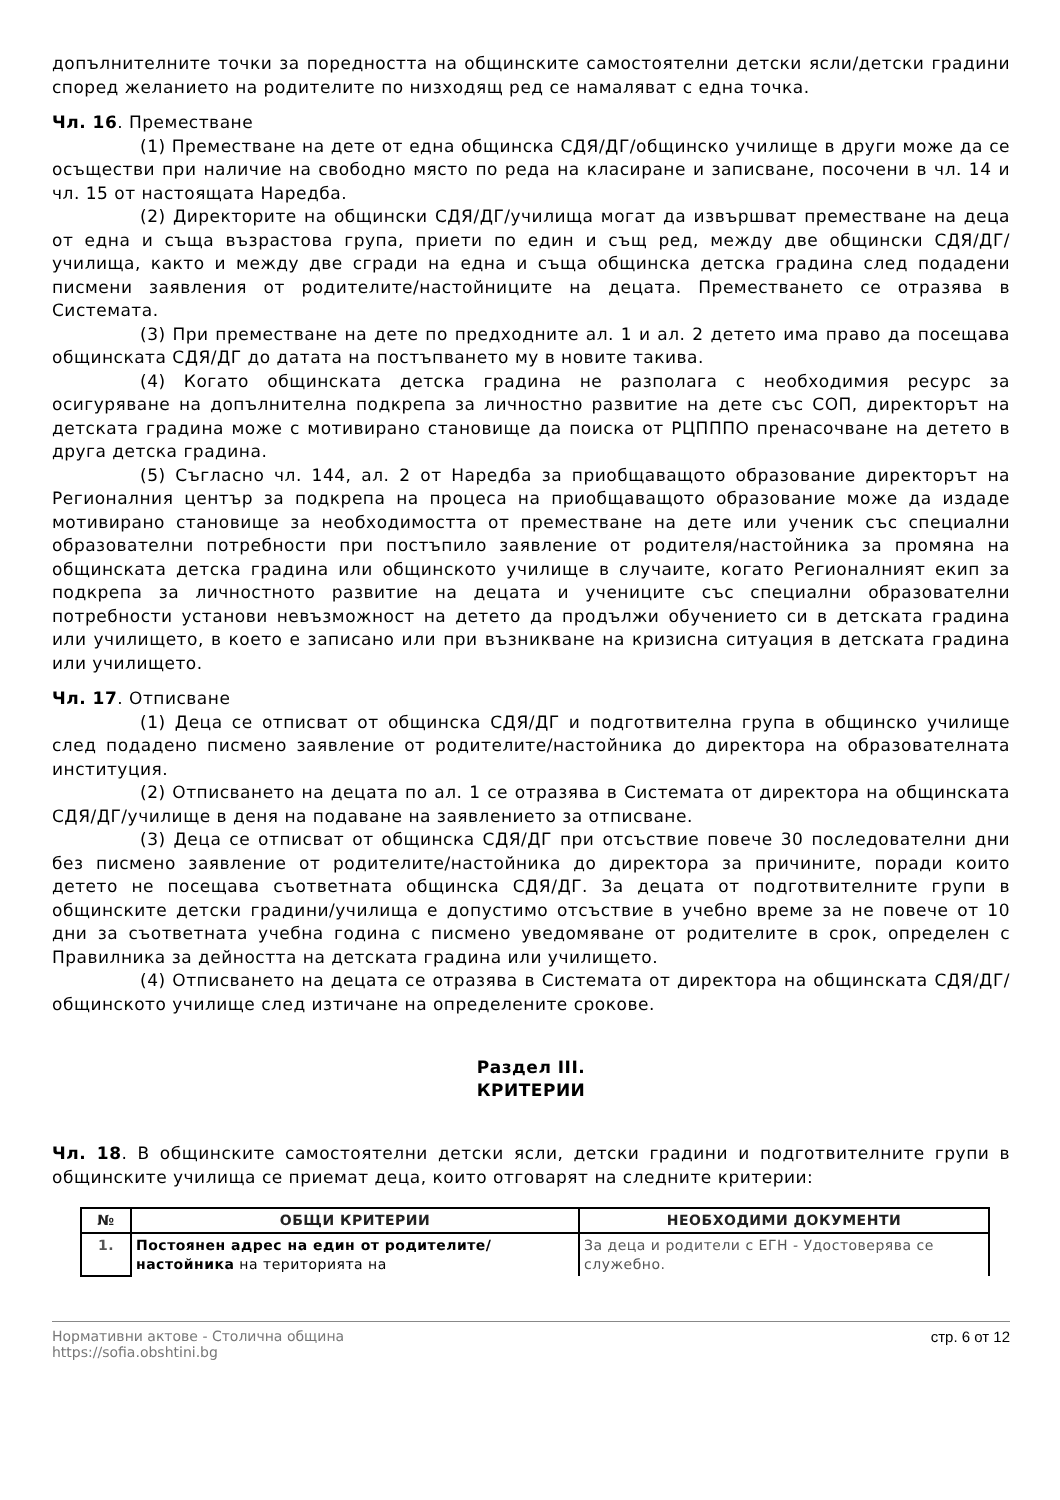допълнителните точки за поредността на общинските самостоятелни детски ясли/детски градини според желанието на родителите по низходящ ред се намаляват с една точка.
Чл. 16. Преместване
(1) Преместване на дете от една общинска СДЯ/ДГ/общинско училище в други може да се осъществи при наличие на свободно място по реда на класиране и записване, посочени в чл. 14 и чл. 15 от настоящата Наредба.
(2) Директорите на общински СДЯ/ДГ/училища могат да извършват преместване на деца от една и съща възрастова група, приети по един и същ ред, между две общински СДЯ/ДГ/училища, както и между две сгради на една и съща общинска детска градина след подадени писмени заявления от родителите/настойниците на децата. Преместването се отразява в Системата.
(3) При преместване на дете по предходните ал. 1 и ал. 2 детето има право да посещава общинската СДЯ/ДГ до датата на постъпването му в новите такива.
(4) Когато общинската детска градина не разполага с необходимия ресурс за осигуряване на допълнителна подкрепа за личностно развитие на дете със СОП, директорът на детската градина може с мотивирано становище да поиска от РЦПППО пренасочване на детето в друга детска градина.
(5) Съгласно чл. 144, ал. 2 от Наредба за приобщаващото образование директорът на Регионалния център за подкрепа на процеса на приобщаващото образование може да издаде мотивирано становище за необходимостта от преместване на дете или ученик със специални образователни потребности при постъпило заявление от родителя/настойника за промяна на общинската детска градина или общинското училище в случаите, когато Регионалният екип за подкрепа за личностното развитие на децата и учениците със специални образователни потребности установи невъзможност на детето да продължи обучението си в детската градина или училището, в което е записано или при възникване на кризисна ситуация в детската градина или училището.
Чл. 17. Отписване
(1) Деца се отписват от общинска СДЯ/ДГ и подготвителна група в общинско училище след подадено писмено заявление от родителите/настойника до директора на образователната институция.
(2) Отписването на децата по ал. 1 се отразява в Системата от директора на общинската СДЯ/ДГ/училище в деня на подаване на заявлението за отписване.
(3) Деца се отписват от общинска СДЯ/ДГ при отсъствие повече 30 последователни дни без писмено заявление от родителите/настойника до директора за причините, поради които детето не посещава съответната общинска СДЯ/ДГ. За децата от подготвителните групи в общинските детски градини/училища е допустимо отсъствие в учебно време за не повече от 10 дни за съответната учебна година с писмено уведомяване от родителите в срок, определен с Правилника за дейността на детската градина или училището.
(4) Отписването на децата се отразява в Системата от директора на общинската СДЯ/ДГ/общинското училище след изтичане на определените срокове.
Раздел III.
КРИТЕРИИ
Чл. 18. В общинските самостоятелни детски ясли, детски градини и подготвителните групи в общинските училища се приемат деца, които отговарят на следните критерии:
| № | ОБЩИ КРИТЕРИИ | НЕОБХОДИМИ ДОКУМЕНТИ |
| --- | --- | --- |
| 1. | Постоянен адрес на един от родителите/настойника на територията на | За деца и родители с ЕГН - Удостоверява се служебно. |
Нормативни актове - Столична община
https://sofia.obshtini.bg
стр. 6 от 12